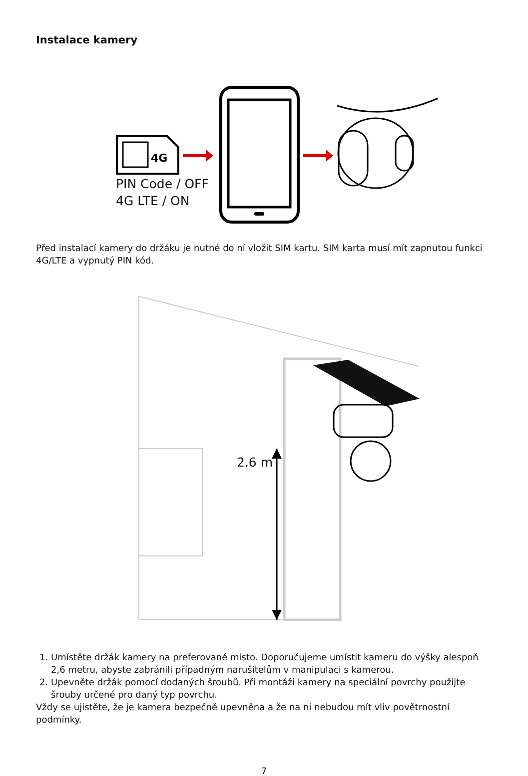Instalace kamery
4G
PIN Code / OFF
4G LTE / ON
Před instalací kamery do držáku je nutné do ní vložit SIM kartu. SIM karta musí mít zapnutou funkci 4G/LTE a vypnutý PIN kód.
2.6 m
1. Umístěte držák kamery na preferované místo. Doporučujeme umístit kameru do výšky alespoň 2,6 metru, abyste zabránili případným narušitelům v manipulaci s kamerou.
2. Upevněte držák pomocí dodaných šroubů. Při montáži kamery na speciální povrchy použijte šrouby určené pro daný typ povrchu.
Vždy se ujistěte, že je kamera bezpečně upevněna a že na ni nebudou mít vliv povětrnostní podmínky.
7